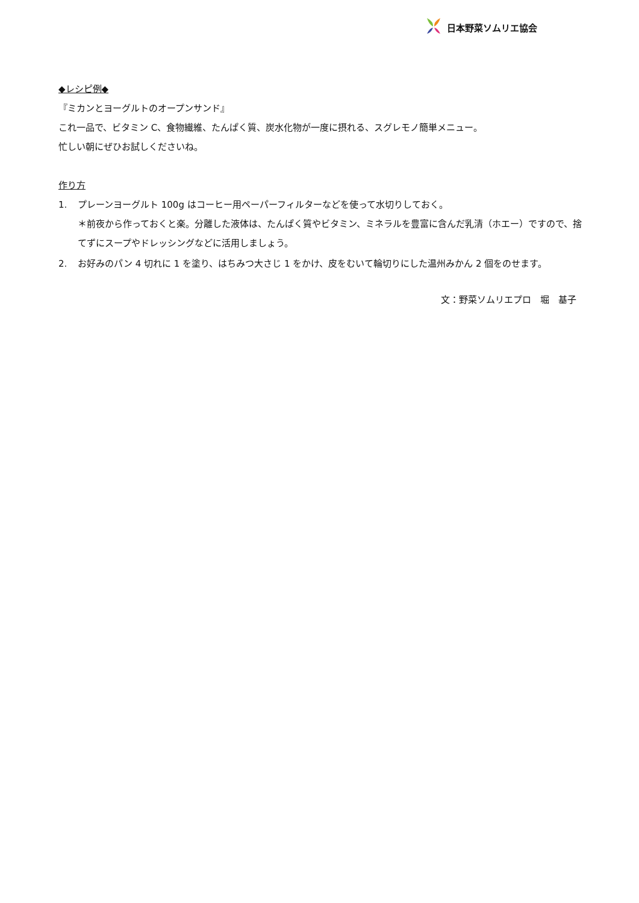日本野菜ソムリエ協会
◆レシピ例◆
『ミカンとヨーグルトのオープンサンド』
これ一品で、ビタミン C、食物繊維、たんぱく質、炭水化物が一度に摂れる、スグレモノ簡単メニュー。
忙しい朝にぜひお試しくださいね。
作り方
1. プレーンヨーグルト 100g はコーヒー用ペーパーフィルターなどを使って水切りしておく。
＊前夜から作っておくと楽。分離した液体は、たんぱく質やビタミン、ミネラルを豊富に含んだ乳清（ホエー）ですので、捨てずにスープやドレッシングなどに活用しましょう。
2. お好みのパン 4 切れに 1 を塗り、はちみつ大さじ 1 をかけ、皮をむいて輪切りにした温州みかん 2 個をのせます。
文：野菜ソムリエプロ　堀　基子